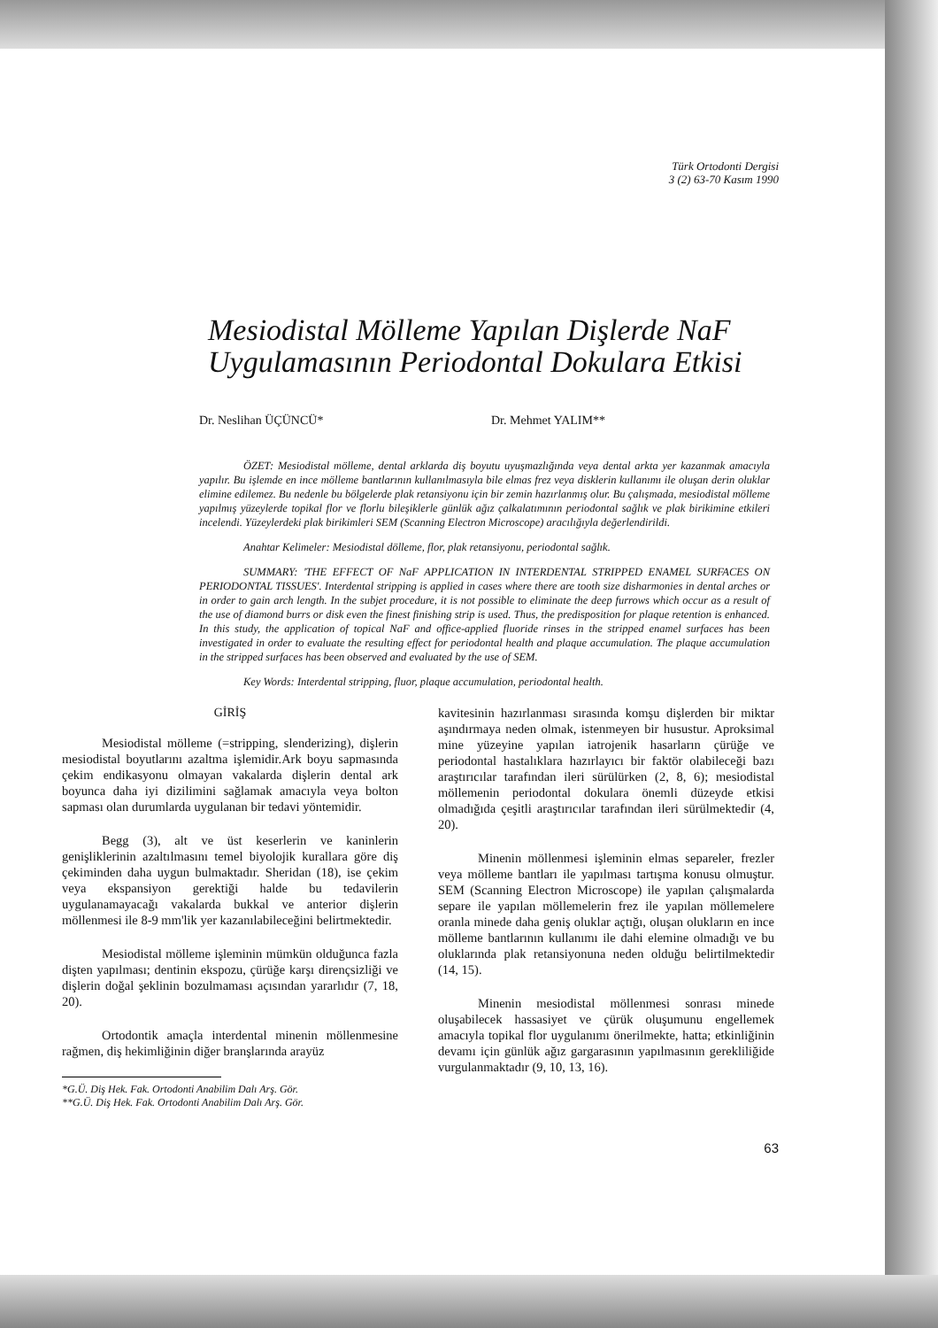Türk Ortodonti Dergisi
3 (2) 63-70 Kasım 1990
Mesiodistal Mölleme Yapılan Dişlerde NaF
Uygulamasının Periodontal Dokulara Etkisi
Dr. Neslihan ÜÇÜNCÜ* Dr. Mehmet YALIM**
ÖZET: Mesiodistal mölleme, dental arklarda diş boyutu uyuşmazlığında veya dental arkta yer kazanmak amacıyla yapılır. Bu işlemde en ince mölleme bantlarının kullanılmasıyla bile elmas frez veya disklerin kullanımı ile oluşan derin oluklar elimine edilemez. Bu nedenle bu bölgelerde plak retansiyonu için bir zemin hazırlanmış olur. Bu çalışmada, mesiodistal mölleme yapılmış yüzeylerde topikal flor ve florlu bileşiklerle günlük ağız çalkalatımının periodontal sağlık ve plak birikimine etkileri incelendi. Yüzeylerdeki plak birikimleri SEM (Scanning Electron Microscope) aracılığıyla değerlendirildi.
Anahtar Kelimeler: Mesiodistal dölleme, flor, plak retansiyonu, periodontal sağlık.
SUMMARY: 'THE EFFECT OF NaF APPLICATION IN INTERDENTAL STRIPPED ENAMEL SURFACES ON PERIODONTAL TISSUES'. Interdental stripping is applied in cases where there are tooth size disharmonies in dental arches or in order to gain arch length. In the subjet procedure, it is not possible to eliminate the deep furrows which occur as a result of the use of diamond burrs or disk even the finest finishing strip is used. Thus, the predisposition for plaque retention is enhanced. In this study, the application of topical NaF and office-applied fluoride rinses in the stripped enamel surfaces has been investigated in order to evaluate the resulting effect for periodontal health and plaque accumulation. The plaque accumulation in the stripped surfaces has been observed and evaluated by the use of SEM.
Key Words: Interdental stripping, fluor, plaque accumulation, periodontal health.
GİRİŞ
Mesiodistal mölleme (=stripping, slenderizing), dişlerin mesiodistal boyutlarını azaltma işlemidir.Ark boyu sapmasında çekim endikasyonu olmayan vakalarda dişlerin dental ark boyunca daha iyi dizilimini sağlamak amacıyla veya bolton sapması olan durumlarda uygulanan bir tedavi yöntemidir.
Begg (3), alt ve üst keserlerin ve kaninlerin genişliklerinin azaltılmasını temel biyolojik kurallara göre diş çekiminden daha uygun bulmaktadır. Sheridan (18), ise çekim veya ekspansiyon gerektiği halde bu tedavilerin uygulanamayacağı vakalarda bukkal ve anterior dişlerin möllenmesi ile 8-9 mm'lik yer kazanılabileceğini belirtmektedir.
Mesiodistal mölleme işleminin mümkün olduğunca fazla dişten yapılması; dentinin ekspozu, çürüğe karşı dirençsizliği ve dişlerin doğal şeklinin bozulmaması açısından yararlıdır (7, 18, 20).
Ortodontik amaçla interdental minenin möllenmesine rağmen, diş hekimliğinin diğer branşlarında arayüz
*G.Ü. Diş Hek. Fak. Ortodonti Anabilim Dalı Arş. Gör.
**G.Ü. Diş Hek. Fak. Ortodonti Anabilim Dalı Arş. Gör.
kavitesinin hazırlanması sırasında komşu dişlerden bir miktar aşındırmaya neden olmak, istenmeyen bir husustur. Aproksimal mine yüzeyine yapılan iatrojenik hasarların çürüğe ve periodontal hastalıklara hazırlayıcı bir faktör olabileceği bazı araştırıcılar tarafından ileri sürülürken (2, 8, 6); mesiodistal möllemenin periodontal dokulara önemli düzeyde etkisi olmadığıda çeşitli araştırıcılar tarafından ileri sürülmektedir (4, 20).
Minenin möllenmesi işleminin elmas separeler, frezler veya mölleme bantları ile yapılması tartışma konusu olmuştur. SEM (Scanning Electron Microscope) ile yapılan çalışmalarda separe ile yapılan möllemelerin frez ile yapılan möllemelere oranla minede daha geniş oluklar açtığı, oluşan olukların en ince mölleme bantlarının kullanımı ile dahi elemine olmadığı ve bu oluklarında plak retansiyonuna neden olduğu belirtilmektedir (14, 15).
Minenin mesiodistal möllenmesi sonrası minede oluşabilecek hassasiyet ve çürük oluşumunu engellemek amacıyla topikal flor uygulanımı önerilmekte, hatta; etkinliğinin devamı için günlük ağız gargarasının yapılmasının gerekliliğide vurgulanmaktadır (9, 10, 13, 16).
63